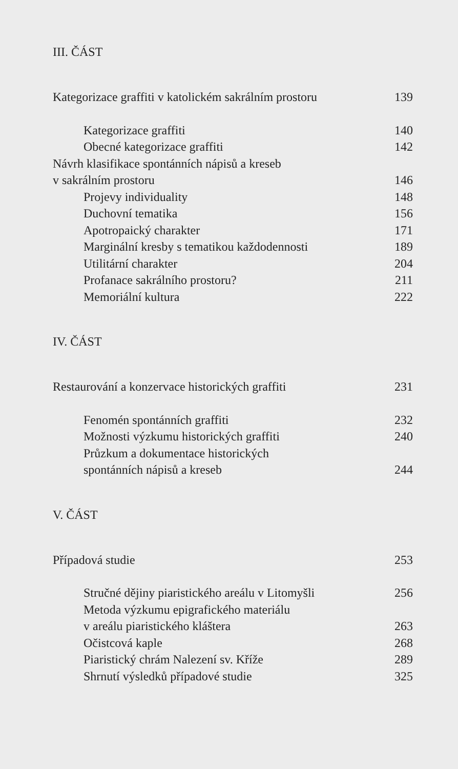III. ČÁST
Kategorizace graffiti v katolickém sakrálním prostoru 139
Kategorizace graffiti 140
Obecné kategorizace graffiti 142
Návrh klasifikace spontánních nápisů a kreseb
v sakrálním prostoru 146
Projevy individuality 148
Duchovní tematika 156
Apotropaický charakter 171
Marginální kresby s tematikou každodennosti 189
Utilitární charakter 204
Profanace sakrálního prostoru? 211
Memoriální kultura 222
IV. ČÁST
Restaurování a konzervace historických graffiti 231
Fenomén spontánních graffiti 232
Možnosti výzkumu historických graffiti 240
Průzkum a dokumentace historických
spontánních nápisů a kreseb 244
V. ČÁST
Případová studie 253
Stručné dějiny piaristického areálu v Litomyšli 256
Metoda výzkumu epigrafického materiálu
v areálu piaristického kláštera 263
Očistcová kaple 268
Piaristický chrám Nalezení sv. Kříže 289
Shrnutí výsledků případové studie 325